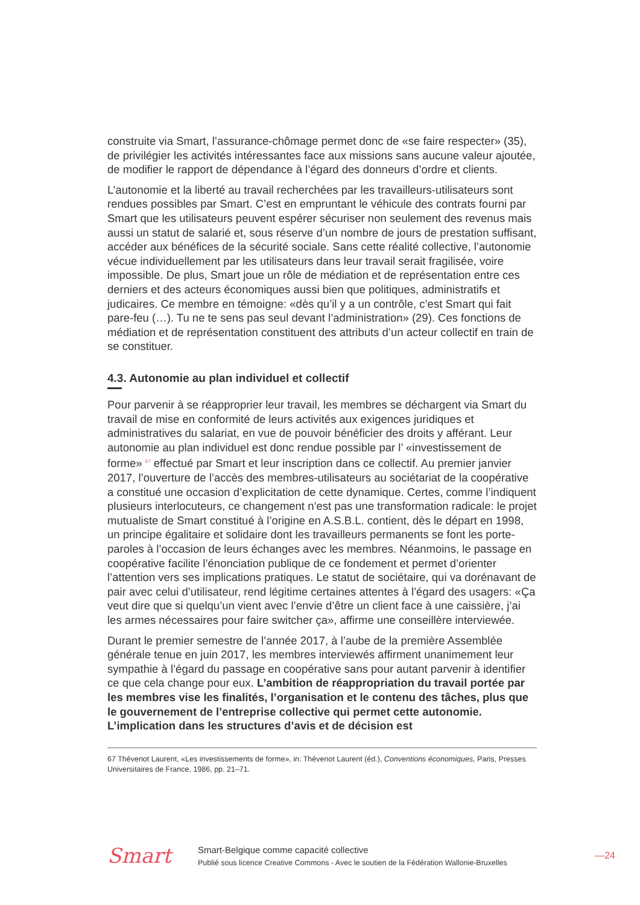construite via Smart, l’assurance-chômage permet donc de «se faire respecter» (35), de privilégier les activités intéressantes face aux missions sans aucune valeur ajoutée, de modifier le rapport de dépendance à l’égard des donneurs d’ordre et clients.
L’autonomie et la liberté au travail recherchées par les travailleurs-utilisateurs sont rendues possibles par Smart. C’est en empruntant le véhicule des contrats fourni par Smart que les utilisateurs peuvent espérer sécuriser non seulement des revenus mais aussi un statut de salarié et, sous réserve d’un nombre de jours de prestation suffisant, accéder aux bénéfices de la sécurité sociale. Sans cette réalité collective, l’autonomie vécue individuellement par les utilisateurs dans leur travail serait fragilisée, voire impossible. De plus, Smart joue un rôle de médiation et de représentation entre ces derniers et des acteurs économiques aussi bien que politiques, administratifs et judicaires. Ce membre en témoigne: «dès qu’il y a un contrôle, c’est Smart qui fait pare-feu (…). Tu ne te sens pas seul devant l’administration» (29). Ces fonctions de médiation et de représentation constituent des attributs d’un acteur collectif en train de se constituer.
4.3. Autonomie au plan individuel et collectif
Pour parvenir à se réapproprier leur travail, les membres se déchargent via Smart du travail de mise en conformité de leurs activités aux exigences juridiques et administratives du salariat, en vue de pouvoir bénéficier des droits y afférant. Leur autonomie au plan individuel est donc rendue possible par l’ «investissement de forme» <sup>67</sup> effectué par Smart et leur inscription dans ce collectif. Au premier janvier 2017, l’ouverture de l’accès des membres-utilisateurs au sociétariat de la coopérative a constitué une occasion d’explicitation de cette dynamique. Certes, comme l’indiquent plusieurs interlocuteurs, ce changement n’est pas une transformation radicale: le projet mutualiste de Smart constitué à l’origine en A.S.B.L. contient, dès le départ en 1998, un principe égalitaire et solidaire dont les travailleurs permanents se font les porte-paroles à l’occasion de leurs échanges avec les membres. Néanmoins, le passage en coopérative facilite l’énonciation publique de ce fondement et permet d’orienter l’attention vers ses implications pratiques. Le statut de sociétaire, qui va dorénavant de pair avec celui d’utilisateur, rend légitime certaines attentes à l’égard des usagers: «Ça veut dire que si quelqu’un vient avec l’envie d’être un client face à une caissière, j’ai les armes nécessaires pour faire switcher ça», affirme une conseillère interviewée.
Durant le premier semestre de l’année 2017, à l’aube de la première Assemblée générale tenue en juin 2017, les membres interviewés affirment unanimement leur sympathie à l’égard du passage en coopérative sans pour autant parvenir à identifier ce que cela change pour eux. L’ambition de réappropriation du travail portée par les membres vise les finalités, l’organisation et le contenu des tâches, plus que le gouvernement de l’entreprise collective qui permet cette autonomie. L’implication dans les structures d’avis et de décision est
67 Thévenot Laurent, «Les investissements de forme», in: Thévenot Laurent (éd.), Conventions économiques, Paris, Presses Universitaires de France, 1986, pp. 21–71.
Smart
Smart-Belgique comme capacité collective
Publié sous licence Creative Commons - Avec le soutien de la Fédération Wallonie-Bruxelles
—24